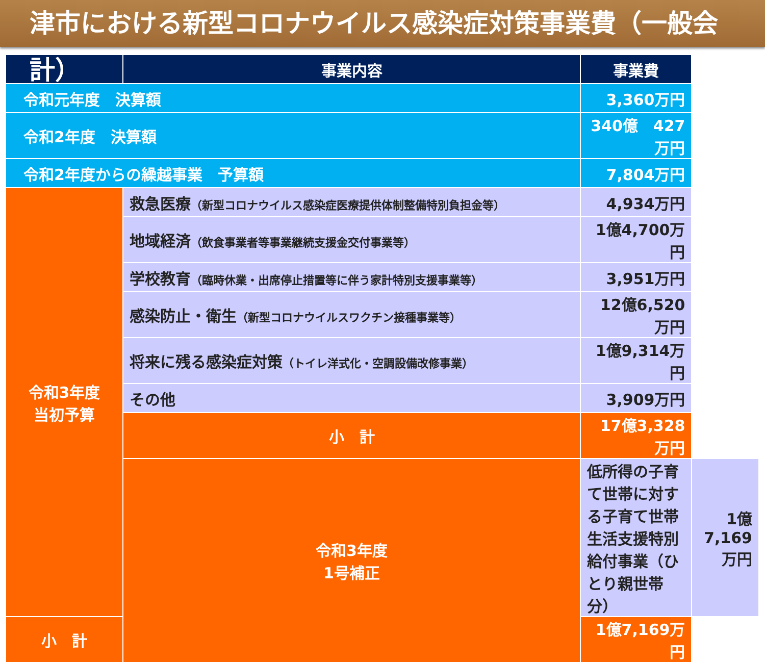津市における新型コロナウイルス感染症対策事業費（一般会計）
| | 事業内容 | 事業費 | |
| --- | --- | --- | --- |
| 令和元年度 決算額 | | 3,360万円 | |
| 令和2年度 決算額 | | 340億 427万円 | |
| 令和2年度からの繰越事業 予算額 | | 7,804万円 | |
| 令和3年度 当初予算 | 救急医療 （新型コロナウイルス感染症医療提供体制整備特別負担金等） | 4,934万円 | |
| | 地域経済 （飲食事業者等事業継続支援金交付事業等） | 1億4,700万円 | |
| | 学校教育 （臨時休業・出席停止措置等に伴う家計特別支援事業等） | 3,951万円 | |
| | 感染防止・衛生 （新型コロナウイルスワクチン接種事業等） | 12億6,520万円 | |
| | 将来に残る感染症対策 （トイレ洋式化・空調設備改修事業） | 1億9,314万円 | |
| | その他 | 3,909万円 | |
| | 小 計 | 17億3,328万円 | |
| | 令和3年度 1号補正 | 低所得の子育て世帯に対する子育て世帯生活支援特別給付事業（ひとり親世帯分） | 1億7,169万円 |
| 小 計 | | 1億7,169万円 | |